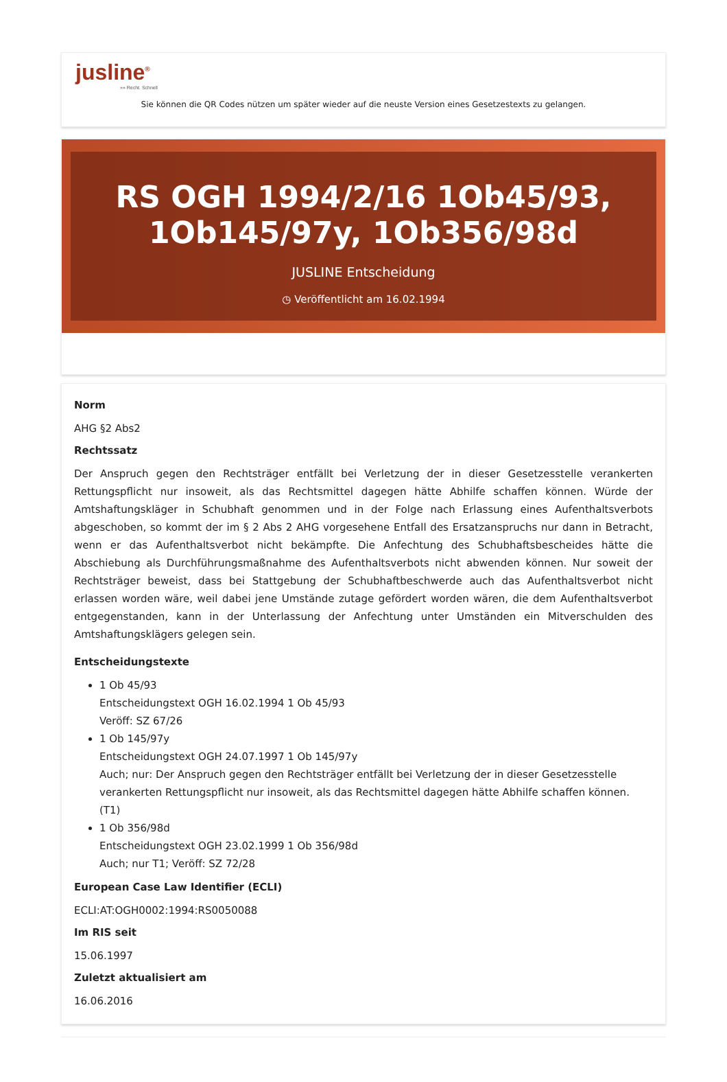jusline<sup>®</sup>
»» Recht. Schnell
Sie können die QR Codes nützen um später wieder auf die neuste Version eines Gesetzestexts zu gelangen.
RS OGH 1994/2/16 1Ob45/93, 1Ob145/97y, 1Ob356/98d
JUSLINE Entscheidung
◷ Veröffentlicht am 16.02.1994
Norm
AHG §2 Abs2
Rechtssatz
Der Anspruch gegen den Rechtsträger entfällt bei Verletzung der in dieser Gesetzesstelle verankerten Rettungspflicht nur insoweit, als das Rechtsmittel dagegen hätte Abhilfe schaffen können. Würde der Amtshaftungskläger in Schubhaft genommen und in der Folge nach Erlassung eines Aufenthaltsverbots abgeschoben, so kommt der im § 2 Abs 2 AHG vorgesehene Entfall des Ersatzanspruchs nur dann in Betracht, wenn er das Aufenthaltsverbot nicht bekämpfte. Die Anfechtung des Schubhaftsbescheides hätte die Abschiebung als Durchführungsmaßnahme des Aufenthaltsverbots nicht abwenden können. Nur soweit der Rechtsträger beweist, dass bei Stattgebung der Schubhaftbeschwerde auch das Aufenthaltsverbot nicht erlassen worden wäre, weil dabei jene Umstände zutage gefördert worden wären, die dem Aufenthaltsverbot entgegenstanden, kann in der Unterlassung der Anfechtung unter Umständen ein Mitverschulden des Amtshaftungsklägers gelegen sein.
Entscheidungstexte
1 Ob 45/93
Entscheidungstext OGH 16.02.1994 1 Ob 45/93
Veröff: SZ 67/26
1 Ob 145/97y
Entscheidungstext OGH 24.07.1997 1 Ob 145/97y
Auch; nur: Der Anspruch gegen den Rechtsträger entfällt bei Verletzung der in dieser Gesetzesstelle verankerten Rettungspflicht nur insoweit, als das Rechtsmittel dagegen hätte Abhilfe schaffen können. (T1)
1 Ob 356/98d
Entscheidungstext OGH 23.02.1999 1 Ob 356/98d
Auch; nur T1; Veröff: SZ 72/28
European Case Law Identifier (ECLI)
ECLI:AT:OGH0002:1994:RS0050088
Im RIS seit
15.06.1997
Zuletzt aktualisiert am
16.06.2016